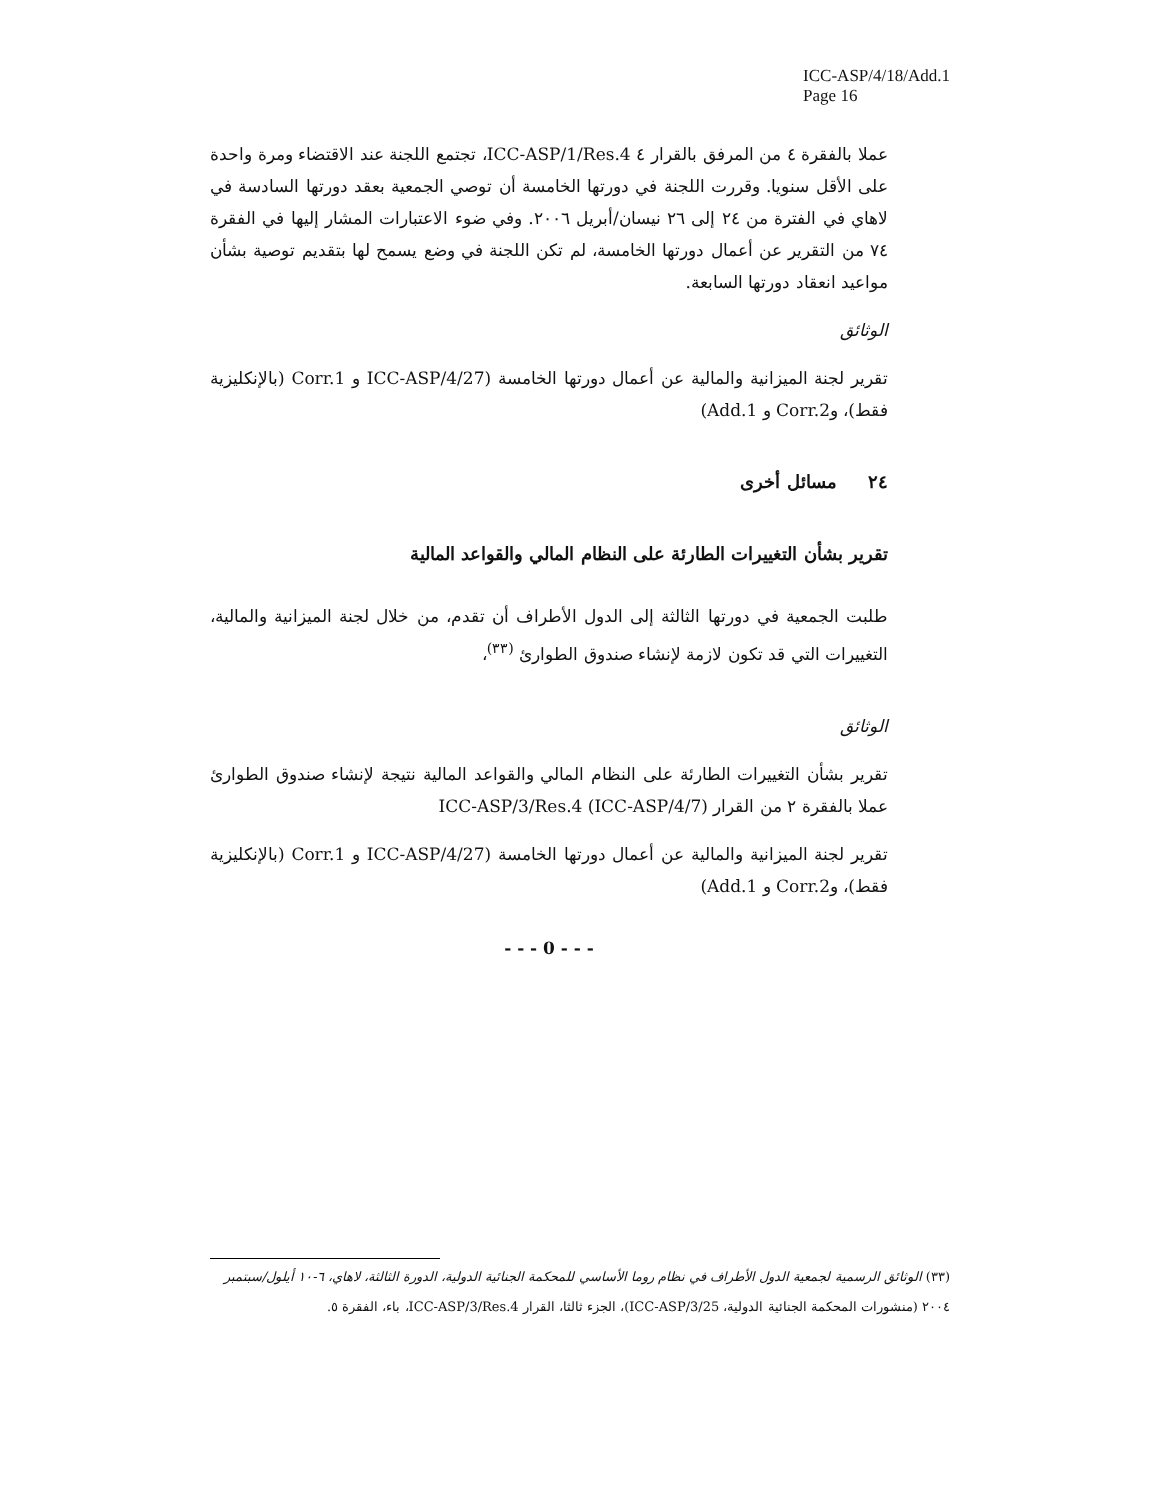ICC-ASP/4/18/Add.1
Page 16
عملا بالفقرة ٤ من المرفق بالقرار ٤ ICC-ASP/1/Res.4، تجتمع اللجنة عند الاقتضاء ومرة واحدة على الأقل سنويا. وقررت اللجنة في دورتها الخامسة أن توصي الجمعية بعقد دورتها السادسة في لاهاي في الفترة من ٢٤ إلى ٢٦ نيسان/أبريل ٢٠٠٦. وفي ضوء الاعتبارات المشار إليها في الفقرة ٧٤ من التقرير عن أعمال دورتها الخامسة، لم تكن اللجنة في وضع يسمح لها بتقديم توصية بشأن مواعيد انعقاد دورتها السابعة.
الوثائق
تقرير لجنة الميزانية والمالية عن أعمال دورتها الخامسة (ICC-ASP/4/27 و Corr.1 (بالإنكليزية فقط)، وCorr.2 و Add.1)
٢٤ مسائل أخرى
تقرير بشأن التغييرات الطارئة على النظام المالي والقواعد المالية
طلبت الجمعية في دورتها الثالثة إلى الدول الأطراف أن تقدم، من خلال لجنة الميزانية والمالية، التغييرات التي قد تكون لازمة لإنشاء صندوق الطوارئ <sup>(٣٣)</sup>،
الوثائق
تقرير بشأن التغييرات الطارئة على النظام المالي والقواعد المالية نتيجة لإنشاء صندوق الطوارئ عملا بالفقرة ٢ من القرار ICC-ASP/3/Res.4 (ICC-ASP/4/7)
تقرير لجنة الميزانية والمالية عن أعمال دورتها الخامسة (ICC-ASP/4/27 و Corr.1 (بالإنكليزية فقط)، وCorr.2 و Add.1)
- - - 0 - - -
(٣٣) الوثائق الرسمية لجمعية الدول الأطراف في نظام روما الأساسي للمحكمة الجنائية الدولية، الدورة الثالثة، لاهاي، ٦-١٠ أيلول/سبتمبر ٢٠٠٤ (منشورات المحكمة الجنائية الدولية، ICC-ASP/3/25)، الجزء ثالثا، القرار ICC-ASP/3/Res.4، باء، الفقرة ٥.